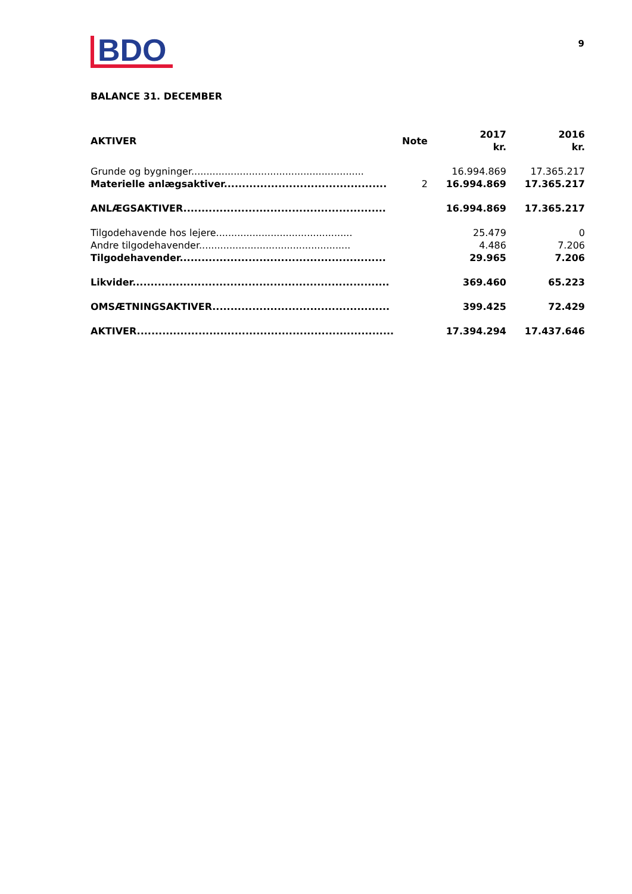BDO
9
BALANCE 31. DECEMBER
| AKTIVER | Note | 2017 kr. | 2016 kr. |
| --- | --- | --- | --- |
| Grunde og bygninger......................................................... | | 16.994.869 | 17.365.217 |
| Materielle anlægsaktiver............................................. | 2 | 16.994.869 | 17.365.217 |
| ANLÆGSAKTIVER........................................................ | | 16.994.869 | 17.365.217 |
| Tilgodehavende hos lejere............................................. | | 25.479 | 0 |
| Andre tilgodehavender.................................................. | | 4.486 | 7.206 |
| Tilgodehavender......................................................... | | 29.965 | 7.206 |
| Likvider....................................................................... | | 369.460 | 65.223 |
| OMSÆTNINGSAKTIVER................................................. | | 399.425 | 72.429 |
| AKTIVER....................................................................... | | 17.394.294 | 17.437.646 |